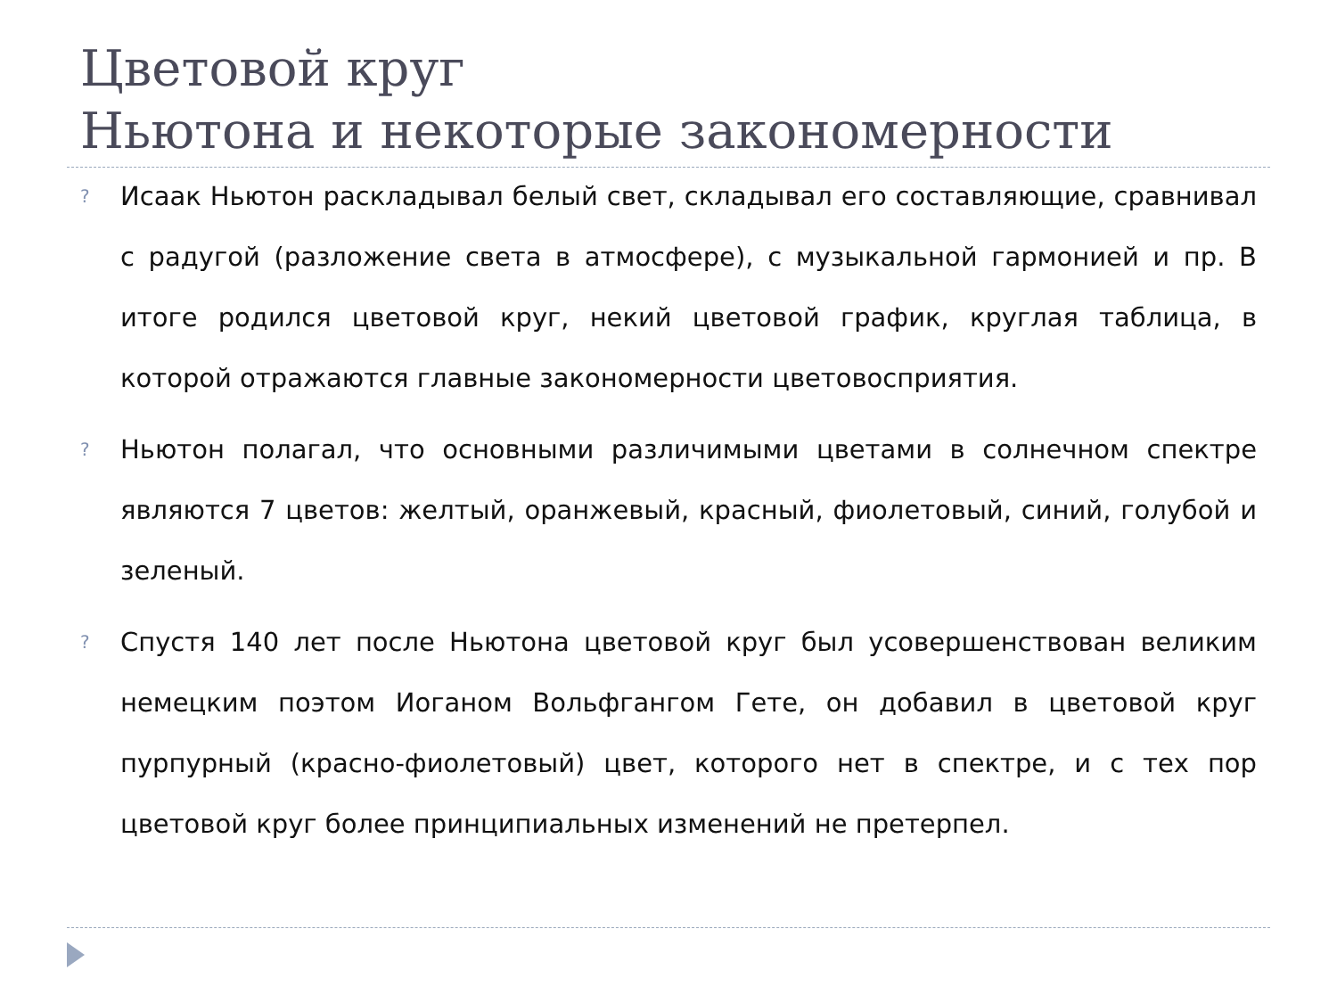Цветовой круг
Ньютона и некоторые закономерности
? Исаак Ньютон раскладывал белый свет, складывал его составляющие, сравнивал с радугой (разложение света в атмосфере), с музыкальной гармонией и пр. В итоге родился цветовой круг, некий цветовой график, круглая таблица, в которой отражаются главные закономерности цветовосприятия.
? Ньютон полагал, что основными различимыми цветами в солнечном спектре являются 7 цветов: желтый, оранжевый, красный, фиолетовый, синий, голубой и зеленый.
? Спустя 140 лет после Ньютона цветовой круг был усовершенствован великим немецким поэтом Иоганом Вольфгангом Гете, он добавил в цветовой круг пурпурный (красно-фиолетовый) цвет, которого нет в спектре, и с тех пор цветовой круг более принципиальных изменений не претерпел.